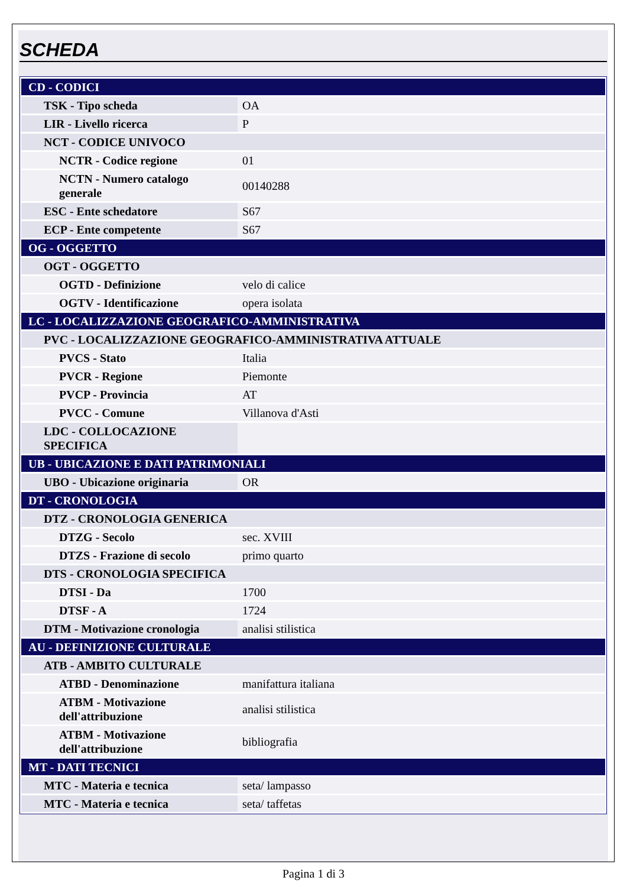SCHEDA
| CD - CODICI | |
| TSK - Tipo scheda | OA |
| LIR - Livello ricerca | P |
| NCT - CODICE UNIVOCO | |
| NCTR - Codice regione | 01 |
| NCTN - Numero catalogo generale | 00140288 |
| ESC - Ente schedatore | S67 |
| ECP - Ente competente | S67 |
| OG - OGGETTO | |
| OGT - OGGETTO | |
| OGTD - Definizione | velo di calice |
| OGTV - Identificazione | opera isolata |
| LC - LOCALIZZAZIONE GEOGRAFICO-AMMINISTRATIVA | |
| PVC - LOCALIZZAZIONE GEOGRAFICO-AMMINISTRATIVA ATTUALE | |
| PVCS - Stato | Italia |
| PVCR - Regione | Piemonte |
| PVCP - Provincia | AT |
| PVCC - Comune | Villanova d'Asti |
| LDC - COLLOCAZIONE SPECIFICA | |
| UB - UBICAZIONE E DATI PATRIMONIALI | |
| UBO - Ubicazione originaria | OR |
| DT - CRONOLOGIA | |
| DTZ - CRONOLOGIA GENERICA | |
| DTZG - Secolo | sec. XVIII |
| DTZS - Frazione di secolo | primo quarto |
| DTS - CRONOLOGIA SPECIFICA | |
| DTSI - Da | 1700 |
| DTSF - A | 1724 |
| DTM - Motivazione cronologia | analisi stilistica |
| AU - DEFINIZIONE CULTURALE | |
| ATB - AMBITO CULTURALE | |
| ATBD - Denominazione | manifattura italiana |
| ATBM - Motivazione dell'attribuzione | analisi stilistica |
| ATBM - Motivazione dell'attribuzione | bibliografia |
| MT - DATI TECNICI | |
| MTC - Materia e tecnica | seta/ lampasso |
| MTC - Materia e tecnica | seta/ taffetas |
Pagina 1 di 3